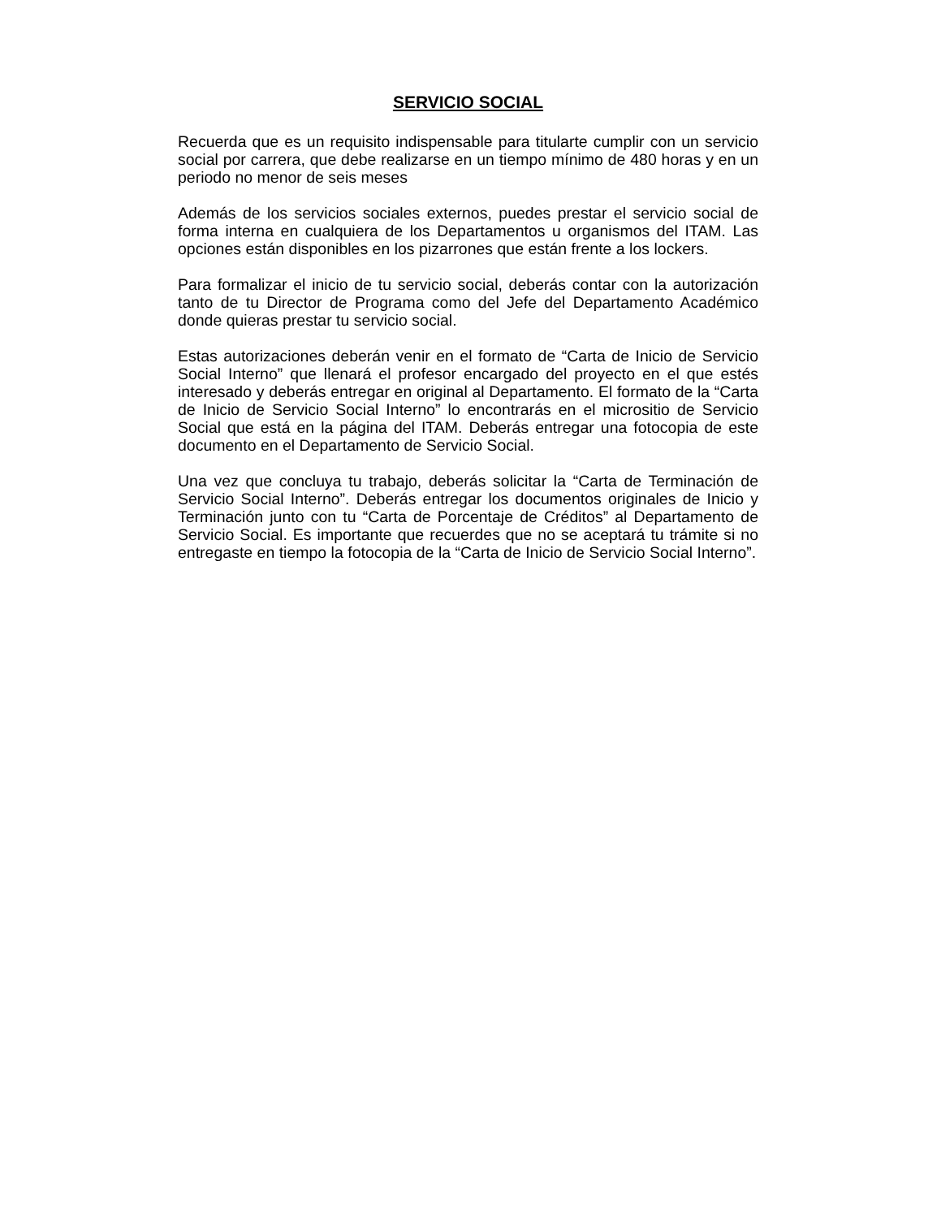SERVICIO SOCIAL
Recuerda que es un requisito indispensable para titularte cumplir con un servicio social por carrera, que debe realizarse en un tiempo mínimo de 480 horas y en un periodo no menor de seis meses
Además de los servicios sociales externos, puedes prestar el servicio social de forma interna en cualquiera de los Departamentos u organismos del ITAM. Las opciones están disponibles en los pizarrones que están frente a los lockers.
Para formalizar el inicio de tu servicio social, deberás contar con la autorización tanto de tu Director de Programa como del Jefe del Departamento Académico donde quieras prestar tu servicio social.
Estas autorizaciones deberán venir en el formato de “Carta de Inicio de Servicio Social Interno” que llenará el profesor encargado del proyecto en el que estés interesado y deberás entregar en original al Departamento. El formato de la “Carta de Inicio de Servicio Social Interno” lo encontrarás en el micrositio de Servicio Social que está en la página del ITAM. Deberás entregar una fotocopia de este documento en el Departamento de Servicio Social.
Una vez que concluya tu trabajo, deberás solicitar la “Carta de Terminación de Servicio Social Interno”. Deberás entregar los documentos originales de Inicio y Terminación junto con tu “Carta de Porcentaje de Créditos” al Departamento de Servicio Social. Es importante que recuerdes que no se aceptará tu trámite si no entregaste en tiempo la fotocopia de la “Carta de Inicio de Servicio Social Interno”.